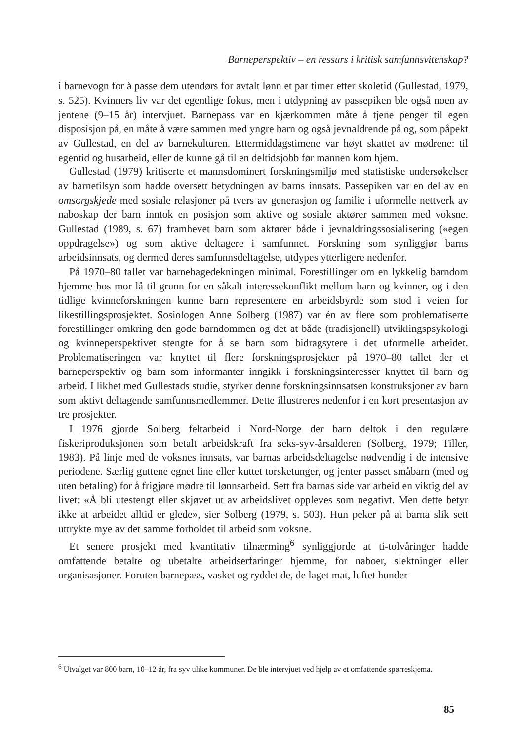Barneperspektiv – en ressurs i kritisk samfunnsvitenskap?
i barnevogn for å passe dem utendørs for avtalt lønn et par timer etter skoletid (Gullestad, 1979, s. 525). Kvinners liv var det egentlige fokus, men i utdypning av passepiken ble også noen av jentene (9–15 år) intervjuet. Barnepass var en kjærkommen måte å tjene penger til egen disposisjon på, en måte å være sammen med yngre barn og også jevnaldrende på og, som påpekt av Gullestad, en del av barnekulturen. Ettermiddagstimene var høyt skattet av mødrene: til egentid og husarbeid, eller de kunne gå til en deltidsjobb før mannen kom hjem.
Gullestad (1979) kritiserte et mannsdominert forskningsmiljø med statistiske undersøkelser av barnetilsyn som hadde oversett betydningen av barns innsats. Passepiken var en del av en omsorgskjede med sosiale relasjoner på tvers av generasjon og familie i uformelle nettverk av naboskap der barn inntok en posisjon som aktive og sosiale aktører sammen med voksne. Gullestad (1989, s. 67) framhevet barn som aktører både i jevnaldringssosialisering («egen oppdragelse») og som aktive deltagere i samfunnet. Forskning som synliggjør barns arbeidsinnsats, og dermed deres samfunnsdeltagelse, utdypes ytterligere nedenfor.
På 1970–80 tallet var barnehagedekningen minimal. Forestillinger om en lykkelig barndom hjemme hos mor lå til grunn for en såkalt interessekonflikt mellom barn og kvinner, og i den tidlige kvinneforskningen kunne barn representere en arbeidsbyrde som stod i veien for likestillingsprosjektet. Sosiologen Anne Solberg (1987) var én av flere som problematiserte forestillinger omkring den gode barndommen og det at både (tradisjonell) utviklingspsykologi og kvinneperspektivet stengte for å se barn som bidragsytere i det uformelle arbeidet. Problematiseringen var knyttet til flere forskningsprosjekter på 1970–80 tallet der et barneperspektiv og barn som informanter inngikk i forskningsinteresser knyttet til barn og arbeid. I likhet med Gullestads studie, styrker denne forskningsinnsatsen konstruksjoner av barn som aktivt deltagende samfunnsmedlemmer. Dette illustreres nedenfor i en kort presentasjon av tre prosjekter.
I 1976 gjorde Solberg feltarbeid i Nord-Norge der barn deltok i den regulære fiskeriproduksjonen som betalt arbeidskraft fra seks-syv-årsalderen (Solberg, 1979; Tiller, 1983). På linje med de voksnes innsats, var barnas arbeidsdeltagelse nødvendig i de intensive periodene. Særlig guttene egnet line eller kuttet torsketunger, og jenter passet småbarn (med og uten betaling) for å frigjøre mødre til lønnsarbeid. Sett fra barnas side var arbeid en viktig del av livet: «Å bli utestengt eller skjøvet ut av arbeidslivet oppleves som negativt. Men dette betyr ikke at arbeidet alltid er glede», sier Solberg (1979, s. 503). Hun peker på at barna slik sett uttrykte mye av det samme forholdet til arbeid som voksne.
Et senere prosjekt med kvantitativ tilnærming<sup>6</sup> synliggjorde at ti-tolvåringer hadde omfattende betalte og ubetalte arbeidserfaringer hjemme, for naboer, slektninger eller organisasjoner. Foruten barnepass, vasket og ryddet de, de laget mat, luftet hunder
<sup>6</sup> Utvalget var 800 barn, 10–12 år, fra syv ulike kommuner. De ble intervjuet ved hjelp av et omfattende spørreskjema.
85